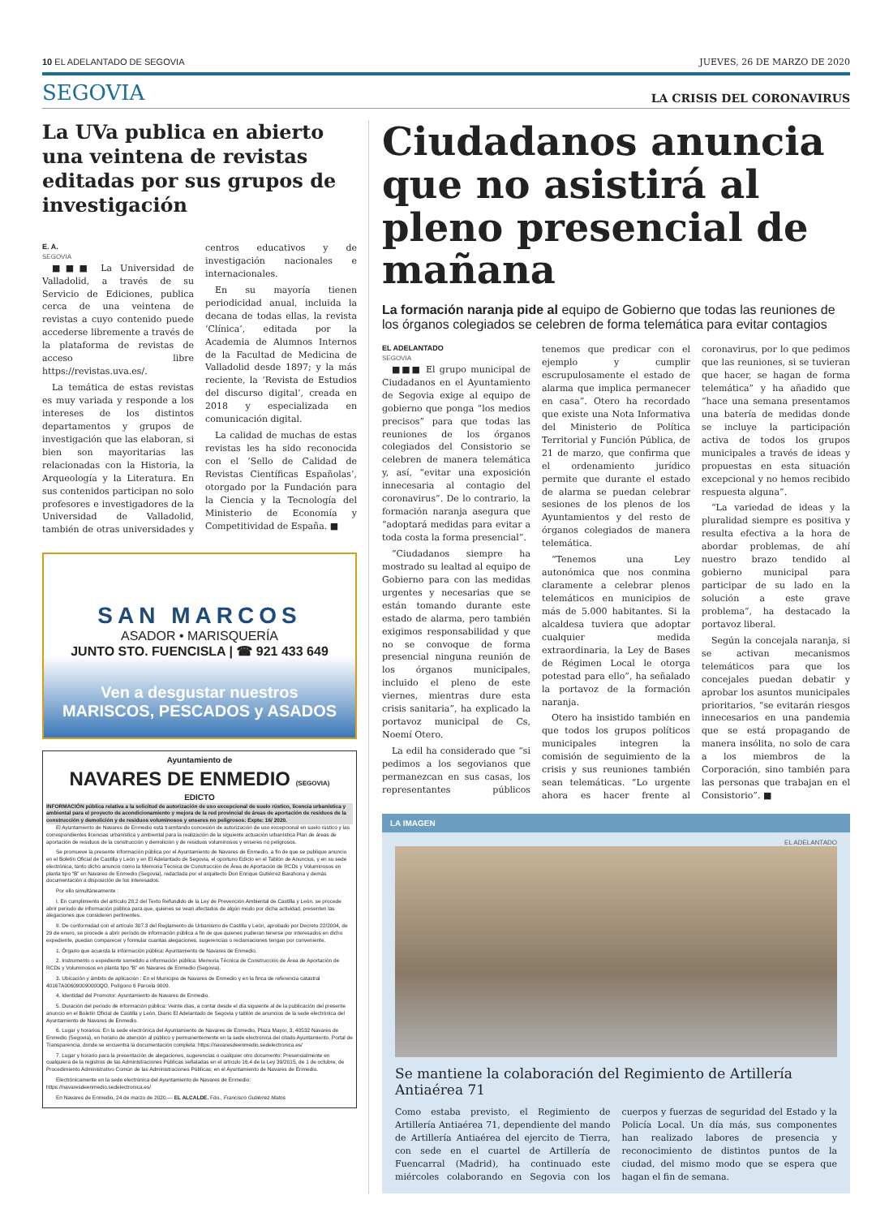10 EL ADELANTADO DE SEGOVIA JUEVES, 26 DE MARZO DE 2020
SEGOVIA LA CRISIS DEL CORONAVIRUS
La UVa publica en abierto una veintena de revistas editadas por sus grupos de investigación
E. A.
SEGOVIA
■■■ La Universidad de Valladolid, a través de su Servicio de Ediciones, publica cerca de una veintena de revistas a cuyo contenido puede accederse libremente a través de la plataforma de revistas de acceso libre https://revistas.uva.es/.
La temática de estas revistas es muy variada y responde a los intereses de los distintos departamentos y grupos de investigación que las elaboran, si bien son mayoritarias las relacionadas con la Historia, la Arqueología y la Literatura. En sus contenidos participan no solo profesores e investigadores de la Universidad de Valladolid, también de otras universidades y centros educativos y de investigación nacionales e internacionales.
En su mayoría tienen periodicidad anual, incluida la decana de todas ellas, la revista ‘Clínica’, editada por la Academia de Alumnos Internos de la Facultad de Medicina de Valladolid desde 1897; y la más reciente, la ‘Revista de Estudios del discurso digital’, creada en 2018 y especializada en comunicación digital.
La calidad de muchas de estas revistas les ha sido reconocida con el ‘Sello de Calidad de Revistas Científicas Españolas’, otorgado por la Fundación para la Ciencia y la Tecnología del Ministerio de Economía y Competitividad de España. ■
SAN MARCOS
ASADOR • MARISQUERÍA
JUNTO STO. FUENCISLA | ☎ 921 433 649
Ven a desgustar nuestros
MARISCOS, PESCADOS y ASADOS
Ayuntamiento de
NAVARES DE ENMEDIO (SEGOVIA)
EDICTO
INFORMACIÓN pública relativa a la solicitud de autorización de uso excepcional de suelo rústico, licencia urbanística y ambiental para el proyecto de acondicionamiento y mejora de la red provincial de áreas de aportación de residuos de la construcción y demolición y de residuos voluminosos y enseres no peligrosos: Expte: 16/ 2020.
El Ayuntamiento de Navares de Enmedio está tramitando concesión de autorización de uso excepcional en suelo rústico y las correspondientes licencias urbanística y ambiental para la realización de la siguiente actuación urbanística Plan de áreas de aportación de residuos de la construcción y demolición y de residuos voluminosos y enseres no peligrosos.
Se promueve la presente información pública por el Ayuntamiento de Navares de Enmedio, a fin de que se publique anuncio en el Boletín Oficial de Castilla y León y en El Adelantado de Segovia, el oportuno Edicto en el Tablón de Anuncios, y en su sede electrónica, tanto dicho anuncio como la Memoria Técnica de Construcción de Área de Aportación de RCDs y Voluminosos en planta tipo “B” en Navares de Enmedio (Segovia), redactada por el arquitecto Don Enrique Gutiérrez Barahona y demás documentación a disposición de los interesados.
Por ello simultáneamente :
I. En cumplimiento del artículo 28.2 del Texto Refundido de la Ley de Prevención Ambiental de Castilla y León, se procede abrir período de información pública para que, quienes se vean afectados de algún modo por dicha actividad, presenten las alegaciones que consideren pertinentes.
II. De conformidad con el artículo 307.3 del Reglamento de Urbanismo de Castilla y León, aprobado por Decreto 22/2004, de 29 de enero, se procede a abrir período de información pública a fin de que quienes pudieran tenerse por interesados en dicho expediente, puedan comparecer y formular cuantas alegaciones, sugerencias o reclamaciones tengan por conveniente.
1. Órgano que acuerda la información pública: Ayuntamiento de Navares de Enmedio.
2. Instrumento o expediente sometido a información pública: Memoria Técnica de Construcción de Área de Aportación de RCDs y Voluminosos en planta tipo “B” en Navares de Enmedio (Segovia).
3. Ubicación y ámbito de aplicación : En el Municipio de Navares de Enmedio y en la finca de referencia catastral 40167A006090090000QO, Polígono 6 Parcela 9009.
4. Identidad del Promotor: Ayuntamiento de Navares de Enmedio.
5. Duración del período de información pública: Veinte días, a contar desde el día siguiente al de la publicación del presente anuncio en el Boletín Oficial de Castilla y León, Diario El Adelantado de Segovia y tablón de anuncios de la sede electrónica del Ayuntamiento de Navares de Enmedio.
6. Lugar y horarios: En la sede electrónica del Ayuntamiento de Navares de Enmedio, Plaza Mayor, 3, 40532 Navares de Enmedio (Segovia), en horario de atención al público y permanentemente en la sede electrónica del citado Ayuntamiento, Portal de Transparencia, donde se encuentra la documentación completa: https://navaresdeenmedio.sedelectronica.es/
7. Lugar y horario para la presentación de alegaciones, sugerencias o cualquier otro documento: Presencialmente en cualquiera de la registros de las Administraciones Públicas señaladas en el artículo 16.4 de la Ley 39/2015, de 1 de octubre, de Procedimiento Administrativo Común de las Administraciones Públicas; en el Ayuntamiento de Navares de Enmedio.
Electrónicamente en la sede electrónica del Ayuntamiento de Navares de Enmedio: https://navaresdeenmedio.sedelectronica.es/
En Navares de Enmedio, 24 de marzo de 2020.— EL ALCALDE. Fdo., Francisco Gutiérrez Matos
Ciudadanos anuncia que no asistirá al pleno presencial de mañana
La formación naranja pide al equipo de Gobierno que todas las reuniones de los órganos colegiados se celebren de forma telemática para evitar contagios
EL ADELANTADO
SEGOVIA
■■■ El grupo municipal de Ciudadanos en el Ayuntamiento de Segovia exige al equipo de gobierno que ponga “los medios precisos” para que todas las reuniones de los órganos colegiados del Consistorio se celebren de manera telemática y, así, “evitar una exposición innecesaria al contagio del coronavirus”. De lo contrario, la formación naranja asegura que “adoptará medidas para evitar a toda costa la forma presencial”.
“Ciudadanos siempre ha mostrado su lealtad al equipo de Gobierno para con las medidas urgentes y necesarias que se están tomando durante este estado de alarma, pero también exigimos responsabilidad y que no se convoque de forma presencial ninguna reunión de los órganos municipales, incluido el pleno de este viernes, mientras dure esta crisis sanitaria”, ha explicado la portavoz municipal de Cs, Noemí Otero.
La edil ha considerado que “si pedimos a los segovianos que permanezcan en sus casas, los representantes públicos tenemos que predicar con el ejemplo y cumplir escrupulosamente el estado de alarma que implica permanecer en casa”. Otero ha recordado que existe una Nota Informativa del Ministerio de Política Territorial y Función Pública, de 21 de marzo, que confirma que el ordenamiento jurídico permite que durante el estado de alarma se puedan celebrar sesiones de los plenos de los Ayuntamientos y del resto de órganos colegiados de manera telemática.
“Tenemos una Ley autonómica que nos conmina claramente a celebrar plenos telemáticos en municipios de más de 5.000 habitantes. Si la alcaldesa tuviera que adoptar cualquier medida extraordinaria, la Ley de Bases de Régimen Local le otorga potestad para ello”, ha señalado la portavoz de la formación naranja.
Otero ha insistido también en que todos los grupos políticos municipales integren la comisión de seguimiento de la crisis y sus reuniones también sean telemáticas. “Lo urgente ahora es hacer frente al coronavirus, por lo que pedimos que las reuniones, si se tuvieran que hacer, se hagan de forma telemática” y ha añadido que “hace una semana presentamos una batería de medidas donde se incluye la participación activa de todos los grupos municipales a través de ideas y propuestas en esta situación excepcional y no hemos recibido respuesta alguna”.
“La variedad de ideas y la pluralidad siempre es positiva y resulta efectiva a la hora de abordar problemas, de ahí nuestro brazo tendido al gobierno municipal para participar de su lado en la solución a este grave problema”, ha destacado la portavoz liberal.
Según la concejala naranja, si se activan mecanismos telemáticos para que los concejales puedan debatir y aprobar los asuntos municipales prioritarios, “se evitarán riesgos innecesarios en una pandemia que se está propagando de manera insólita, no solo de cara a los miembros de la Corporación, sino también para las personas que trabajan en el Consistorio”. ■
LA IMAGEN
EL ADELANTADO
Se mantiene la colaboración del Regimiento de Artillería Antiaérea 71
Como estaba previsto, el Regimiento de Artillería Antiaérea 71, dependiente del mando de Artillería Antiaérea del ejercito de Tierra, con sede en el cuartel de Artillería de Fuencarral (Madrid), ha continuado este miércoles colaborando en Segovia con los cuerpos y fuerzas de seguridad del Estado y la Policía Local. Un día más, sus componentes han realizado labores de presencia y reconocimiento de distintos puntos de la ciudad, del mismo modo que se espera que hagan el fin de semana.